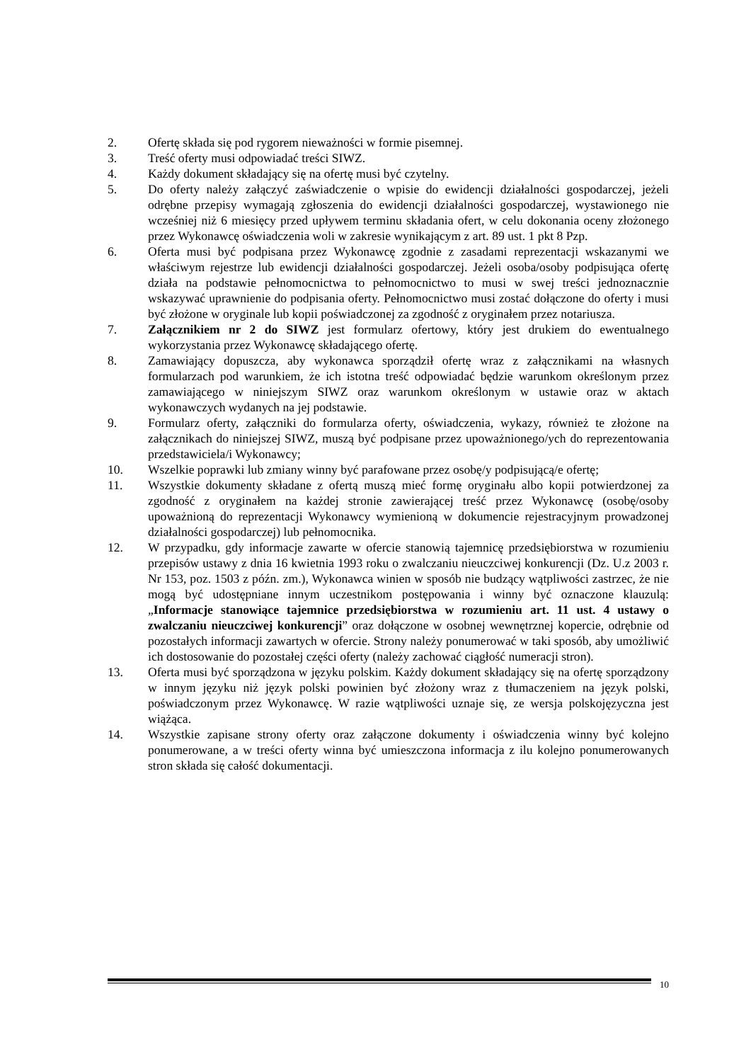2. Ofertę składa się pod rygorem nieważności w formie pisemnej.
3. Treść oferty musi odpowiadać treści SIWZ.
4. Każdy dokument składający się na ofertę musi być czytelny.
5. Do oferty należy załączyć zaświadczenie o wpisie do ewidencji działalności gospodarczej, jeżeli odrębne przepisy wymagają zgłoszenia do ewidencji działalności gospodarczej, wystawionego nie wcześniej niż 6 miesięcy przed upływem terminu składania ofert, w celu dokonania oceny złożonego przez Wykonawcę oświadczenia woli w zakresie wynikającym z art. 89 ust. 1 pkt 8 Pzp.
6. Oferta musi być podpisana przez Wykonawcę zgodnie z zasadami reprezentacji wskazanymi we właściwym rejestrze lub ewidencji działalności gospodarczej. Jeżeli osoba/osoby podpisująca ofertę działa na podstawie pełnomocnictwa to pełnomocnictwo to musi w swej treści jednoznacznie wskazywać uprawnienie do podpisania oferty. Pełnomocnictwo musi zostać dołączone do oferty i musi być złożone w oryginale lub kopii poświadczonej za zgodność z oryginałem przez notariusza.
7. Załącznikiem nr 2 do SIWZ jest formularz ofertowy, który jest drukiem do ewentualnego wykorzystania przez Wykonawcę składającego ofertę.
8. Zamawiający dopuszcza, aby wykonawca sporządził ofertę wraz z załącznikami na własnych formularzach pod warunkiem, że ich istotna treść odpowiadać będzie warunkom określonym przez zamawiającego w niniejszym SIWZ oraz warunkom określonym w ustawie oraz w aktach wykonawczych wydanych na jej podstawie.
9. Formularz oferty, załączniki do formularza oferty, oświadczenia, wykazy, również te złożone na załącznikach do niniejszej SIWZ, muszą być podpisane przez upoważnionego/ych do reprezentowania przedstawiciela/i Wykonawcy;
10. Wszelkie poprawki lub zmiany winny być parafowane przez osobę/y podpisującą/e ofertę;
11. Wszystkie dokumenty składane z ofertą muszą mieć formę oryginału albo kopii potwierdzonej za zgodność z oryginałem na każdej stronie zawierającej treść przez Wykonawcę (osobę/osoby upoważnioną do reprezentacji Wykonawcy wymienioną w dokumencie rejestracyjnym prowadzonej działalności gospodarczej) lub pełnomocnika.
12. W przypadku, gdy informacje zawarte w ofercie stanowią tajemnicę przedsiębiorstwa w rozumieniu przepisów ustawy z dnia 16 kwietnia 1993 roku o zwalczaniu nieuczciwej konkurencji (Dz. U.z 2003 r. Nr 153, poz. 1503 z późn. zm.), Wykonawca winien w sposób nie budzący wątpliwości zastrzec, że nie mogą być udostępniane innym uczestnikom postępowania i winny być oznaczone klauzulą: „Informacje stanowiące tajemnice przedsiębiorstwa w rozumieniu art. 11 ust. 4 ustawy o zwalczaniu nieuczciwej konkurencji” oraz dołączone w osobnej wewnętrznej kopercie, odrębnie od pozostałych informacji zawartych w ofercie. Strony należy ponumerować w taki sposób, aby umożliwić ich dostosowanie do pozostałej części oferty (należy zachować ciągłość numeracji stron).
13. Oferta musi być sporządzona w języku polskim. Każdy dokument składający się na ofertę sporządzony w innym języku niż język polski powinien być złożony wraz z tłumaczeniem na język polski, poświadczonym przez Wykonawcę. W razie wątpliwości uznaje się, ze wersja polskojęzyczna jest wiążąca.
14. Wszystkie zapisane strony oferty oraz załączone dokumenty i oświadczenia winny być kolejno ponumerowane, a w treści oferty winna być umieszczona informacja z ilu kolejno ponumerowanych stron składa się całość dokumentacji.
10